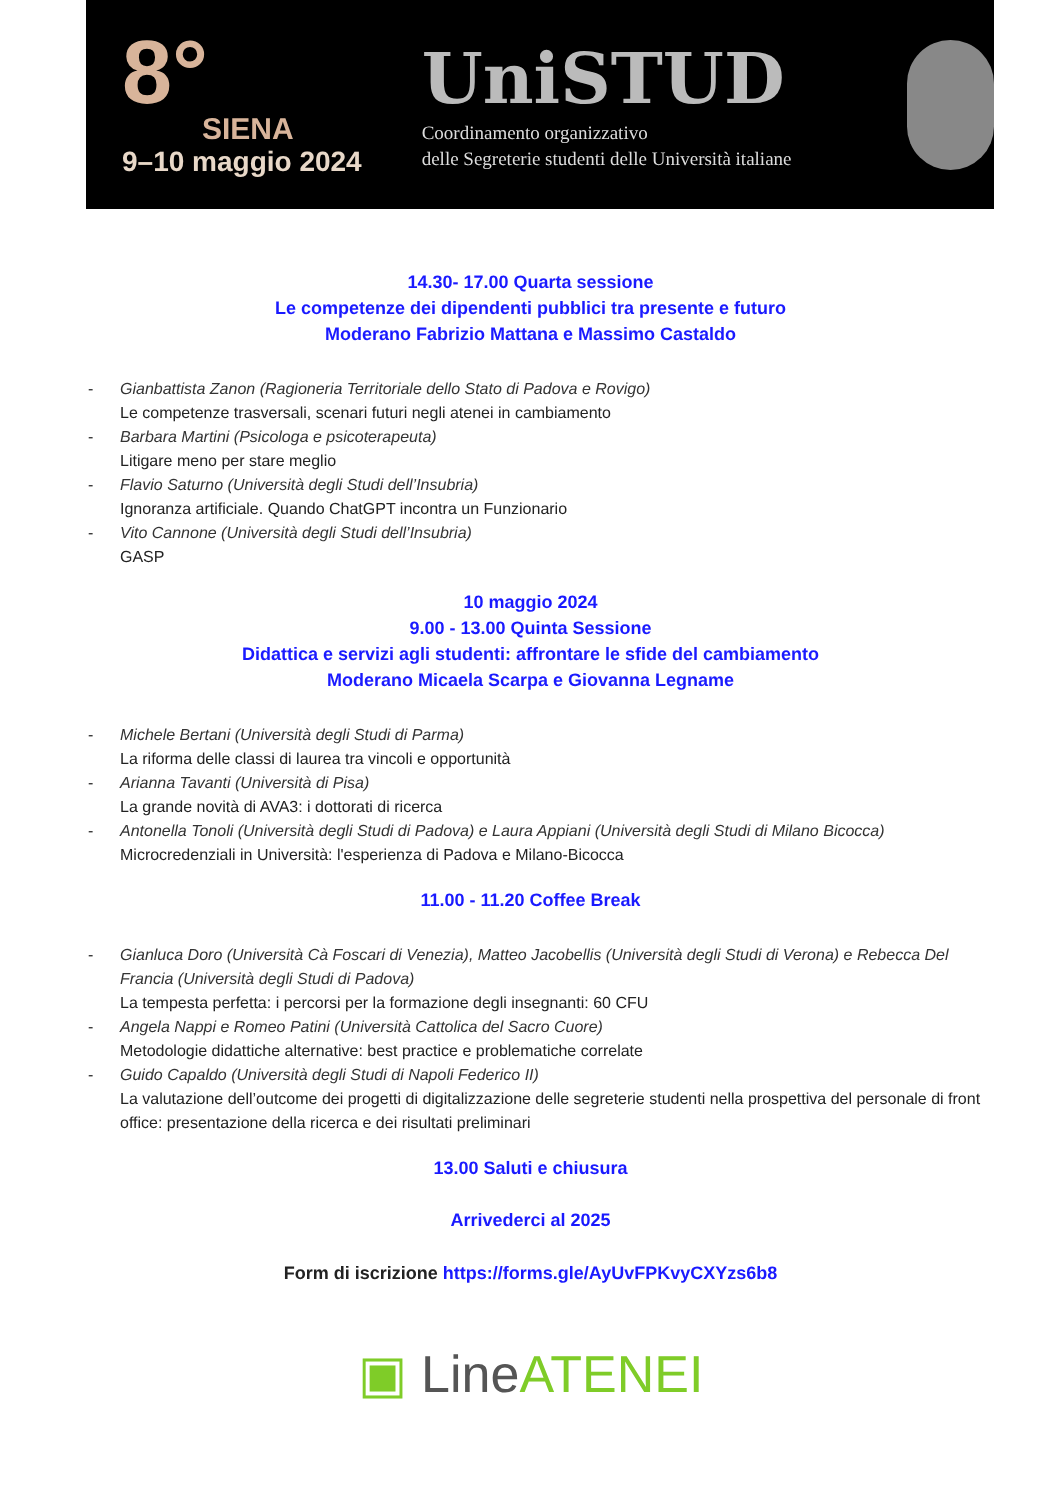8°
SIENA
9–10 maggio 2024
UniSTUD
Coordinamento organizzativo
delle Segreterie studenti delle Università italiane
14.30- 17.00 Quarta sessione
Le competenze dei dipendenti pubblici tra presente e futuro
Moderano Fabrizio Mattana e Massimo Castaldo
- Gianbattista Zanon (Ragioneria Territoriale dello Stato di Padova e Rovigo)
Le competenze trasversali, scenari futuri negli atenei in cambiamento
- Barbara Martini (Psicologa e psicoterapeuta)
Litigare meno per stare meglio
- Flavio Saturno (Università degli Studi dell’Insubria)
Ignoranza artificiale. Quando ChatGPT incontra un Funzionario
- Vito Cannone (Università degli Studi dell’Insubria)
GASP
10 maggio 2024
9.00 - 13.00 Quinta Sessione
Didattica e servizi agli studenti: affrontare le sfide del cambiamento
Moderano Micaela Scarpa e Giovanna Legname
- Michele Bertani (Università degli Studi di Parma)
La riforma delle classi di laurea tra vincoli e opportunità
- Arianna Tavanti (Università di Pisa)
La grande novità di AVA3: i dottorati di ricerca
- Antonella Tonoli (Università degli Studi di Padova) e Laura Appiani (Università degli Studi di Milano Bicocca)
Microcredenziali in Università: l'esperienza di Padova e Milano-Bicocca
11.00 - 11.20 Coffee Break
- Gianluca Doro (Università Cà Foscari di Venezia), Matteo Jacobellis (Università degli Studi di Verona) e Rebecca Del Francia (Università degli Studi di Padova)
La tempesta perfetta: i percorsi per la formazione degli insegnanti: 60 CFU
- Angela Nappi e Romeo Patini (Università Cattolica del Sacro Cuore)
Metodologie didattiche alternative: best practice e problematiche correlate
- Guido Capaldo (Università degli Studi di Napoli Federico II)
La valutazione dell’outcome dei progetti di digitalizzazione delle segreterie studenti nella prospettiva del personale di front office: presentazione della ricerca e dei risultati preliminari
13.00 Saluti e chiusura
Arrivederci al 2025
Form di iscrizione https://forms.gle/AyUvFPKvyCXYzs6b8
▣ LineATENEI